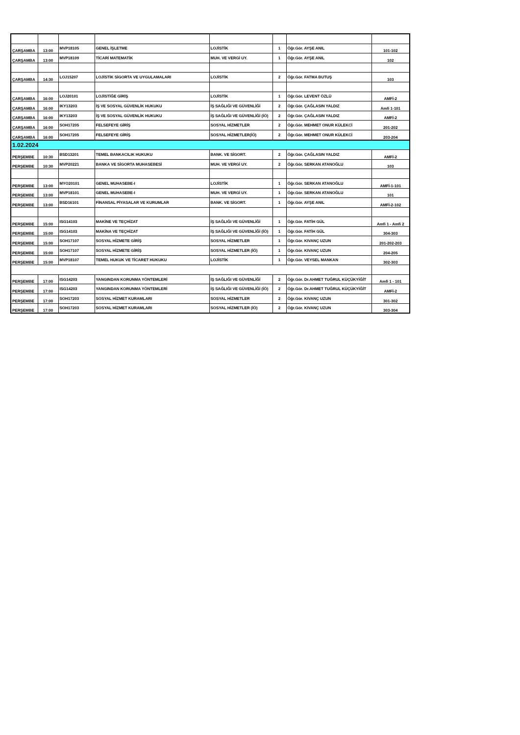| ÇARŞAMBA | 13:00 | MVP18105 | GENEL İŞLETME | LOJİSTİK | 1 | Öğr.Gör. AYŞE ANIL | 101-102 |
| ÇARŞAMBA | 13:00 | MVP18109 | TİCARİ MATEMATİK | MUH. VE VERGİ UY. | 1 | Öğr.Gör. AYŞE ANIL | 102 |
| ÇARŞAMBA | 14:30 | LOJ15207 | LOJİSTİK SİGORTA VE UYGULAMALARI | LOJİSTİK | 2 | Öğr.Gör. FATMA BUTUŞ | 103 |
| ÇARŞAMBA | 16:00 | LOJ20101 | LOJİSTİĞE GİRİŞ | LOJİSTİK | 1 | Öğr.Gör. LEVENT ÖZLÜ | AMFİ-2 |
| ÇARŞAMBA | 16:00 | IKY13203 | İŞ VE SOSYAL GÜVENLİK HUKUKU | İŞ SAĞLIĞI VE GÜVENLİĞİ | 2 | Öğr.Gör. ÇAĞLASIN YALDIZ | Amfi 1-101 |
| ÇARŞAMBA | 16:00 | IKY13203 | İŞ VE SOSYAL GÜVENLİK HUKUKU | İŞ SAĞLIĞI VE GÜVENLİĞİ (İÖ) | 2 | Öğr.Gör. ÇAĞLASIN YALDIZ | AMFİ-2 |
| ÇARŞAMBA | 16:00 | SOH17205 | FELSEFEYE GİRİŞ | SOSYAL HİZMETLER | 2 | Öğr.Gör. MEHMET ONUR KÜLEKCİ | 201-202 |
| ÇARŞAMBA | 16:00 | SOH17205 | FELSEFEYE GİRİŞ | SOSYAL HİZMETLER(İÖ) | 2 | Öğr.Gör. MEHMET ONUR KÜLEKCİ | 203-204 |
| 1.02.2024 | | | | | | | |
| PERŞEMBE | 10:30 | BSD13201 | TEMEL BANKACILIK HUKUKU | BANK. VE SİGORT. | 2 | Öğr.Gör. ÇAĞLASIN YALDIZ | AMFİ-2 |
| PERŞEMBE | 10:30 | MVP20221 | BANKA VE SİGORTA MUHASEBESİ | MUH. VE VERGİ UY. | 2 | Öğr.Gör. SERKAN ATANOĞLU | 103 |
| PERŞEMBE | 13:00 | MYO20101 | GENEL MUHASEBE-I | LOJİSTİK | 1 | Öğr.Gör. SERKAN ATANOĞLU | AMFİ-1-101 |
| PERŞEMBE | 13:00 | MVP18101 | GENEL MUHASEBE-I | MUH. VE VERGİ UY. | 1 | Öğr.Gör. SERKAN ATANOĞLU | 101 |
| PERŞEMBE | 13:00 | BSD16101 | FİNANSAL PİYASALAR VE KURUMLAR | BANK. VE SİGORT. | 1 | Öğr.Gör. AYŞE ANIL | AMFİ-2-102 |
| PERŞEMBE | 15:00 | ISG14103 | MAKİNE VE TEÇHİZAT | İŞ SAĞLIĞI VE GÜVENLİĞİ | 1 | Öğr.Gör. FATİH GÜL | Amfi 1 - Amfi 2 |
| PERŞEMBE | 15:00 | ISG14103 | MAKİNA VE TEÇHİZAT | İŞ SAĞLIĞI VE GÜVENLİĞİ (İÖ) | 1 | Öğr.Gör. FATİH GÜL | 304-303 |
| PERŞEMBE | 15:00 | SOH17107 | SOSYAL HİZMETE GİRİŞ | SOSYAL HİZMETLER | 1 | Öğr.Gör. KIVANÇ UZUN | 201-202-203 |
| PERŞEMBE | 15:00 | SOH17107 | SOSYAL HİZMETE GİRİŞ | SOSYAL HİZMETLER (İÖ) | 1 | Öğr.Gör. KIVANÇ UZUN | 204-205 |
| PERŞEMBE | 15:00 | MVP18107 | TEMEL HUKUK VE TİCARET HUKUKU | LOJİSTİK | 1 | Öğr.Gör. VEYSEL MANKAN | 302-303 |
| PERŞEMBE | 17:00 | ISG14203 | YANGINDAN KORUNMA YÖNTEMLERİ | İŞ SAĞLIĞI VE GÜVENLİĞİ | 2 | Öğr.Gör. Dr.AHMET TUĞRUL KÜÇÜKYİĞİT | Amfi 1 - 101 |
| PERŞEMBE | 17:00 | ISG14203 | YANGINDAN KORUNMA YÖNTEMLERİ | İŞ SAĞLIĞI VE GÜVENLİĞİ (İÖ) | 2 | Öğr.Gör. Dr.AHMET TUĞRUL KÜÇÜKYİĞİT | AMFİ-2 |
| PERŞEMBE | 17:00 | SOH17203 | SOSYAL HİZMET KURAMLARI | SOSYAL HİZMETLER | 2 | Öğr.Gör. KIVANÇ UZUN | 301-302 |
| PERŞEMBE | 17:00 | SOH17203 | SOSYAL HİZMET KURAMLARI | SOSYAL HİZMETLER (İÖ) | 2 | Öğr.Gör. KIVANÇ UZUN | 303-304 |